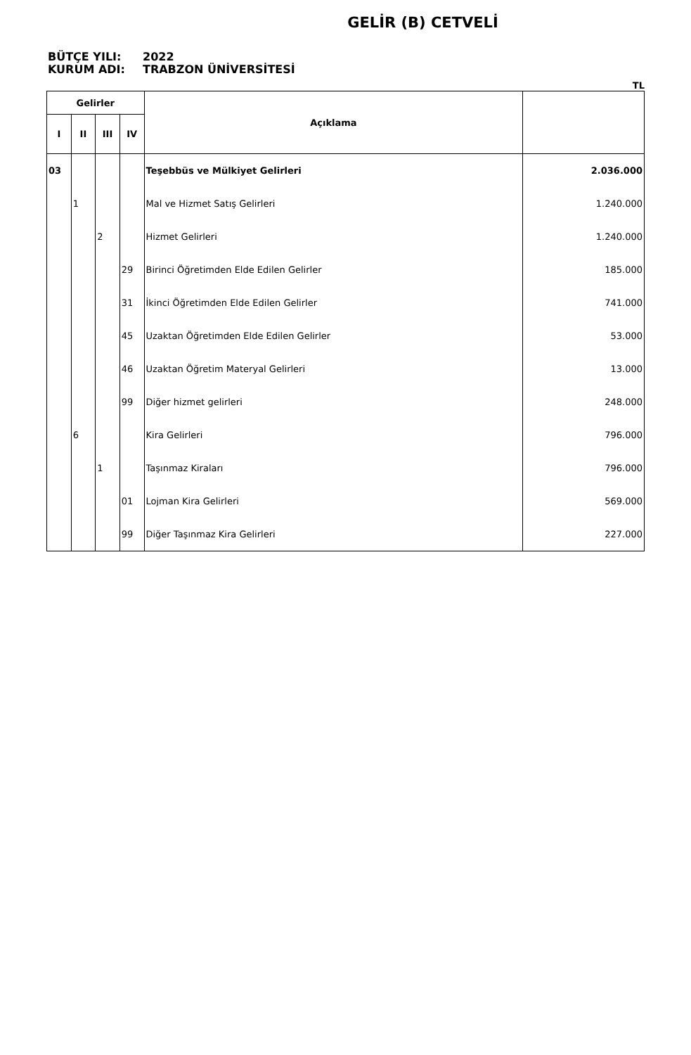GELİR (B) CETVELİ
BÜTÇE YILI: 2022
KURUM ADI: TRABZON ÜNİVERSİTESİ
TL
| Gelirler | | | | Açıklama | |
| --- | --- | --- | --- | --- | --- |
| I | II | III | IV | | |
| 03 | | | | Teşebbüs ve Mülkiyet Gelirleri | 2.036.000 |
| | 1 | | | Mal ve Hizmet Satış Gelirleri | 1.240.000 |
| | | 2 | | Hizmet Gelirleri | 1.240.000 |
| | | | 29 | Birinci Öğretimden Elde Edilen Gelirler | 185.000 |
| | | | 31 | İkinci Öğretimden Elde Edilen Gelirler | 741.000 |
| | | | 45 | Uzaktan Öğretimden Elde Edilen Gelirler | 53.000 |
| | | | 46 | Uzaktan Öğretim Materyal Gelirleri | 13.000 |
| | | | 99 | Diğer hizmet gelirleri | 248.000 |
| | 6 | | | Kira Gelirleri | 796.000 |
| | | 1 | | Taşınmaz Kiraları | 796.000 |
| | | | 01 | Lojman Kira Gelirleri | 569.000 |
| | | | 99 | Diğer Taşınmaz Kira Gelirleri | 227.000 |